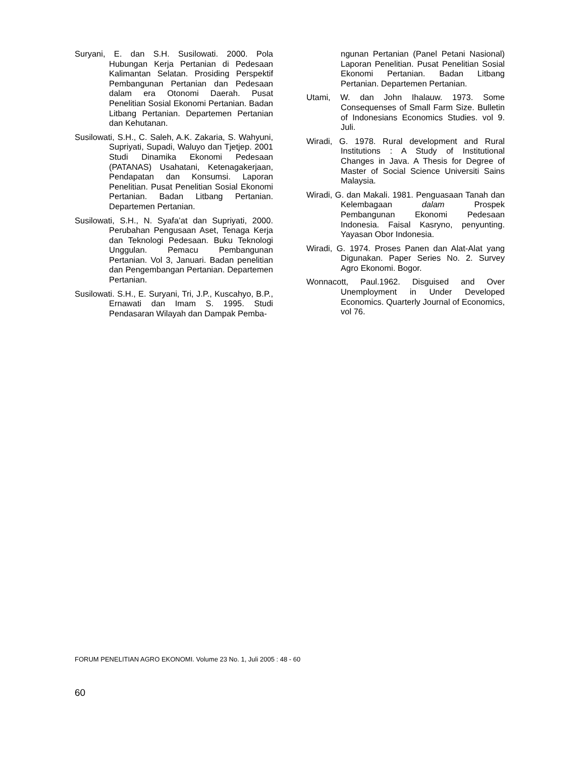Suryani, E. dan S.H. Susilowati. 2000. Pola Hubungan Kerja Pertanian di Pedesaan Kalimantan Selatan. Prosiding Perspektif Pembangunan Pertanian dan Pedesaan dalam era Otonomi Daerah. Pusat Penelitian Sosial Ekonomi Pertanian. Badan Litbang Pertanian. Departemen Pertanian dan Kehutanan.
Susilowati, S.H., C. Saleh, A.K. Zakaria, S. Wahyuni, Supriyati, Supadi, Waluyo dan Tjetjep. 2001 Studi Dinamika Ekonomi Pedesaan (PATANAS) Usahatani, Ketenagakerjaan, Pendapatan dan Konsumsi. Laporan Penelitian. Pusat Penelitian Sosial Ekonomi Pertanian. Badan Litbang Pertanian. Departemen Pertanian.
Susilowati, S.H., N. Syafa’at dan Supriyati, 2000. Perubahan Pengusaan Aset, Tenaga Kerja dan Teknologi Pedesaan. Buku Teknologi Unggulan. Pemacu Pembangunan Pertanian. Vol 3, Januari. Badan penelitian dan Pengembangan Pertanian. Departemen Pertanian.
Susilowati. S.H., E. Suryani, Tri, J.P., Kuscahyo, B.P., Ernawati dan Imam S. 1995. Studi Pendasaran Wilayah dan Dampak Pemba-
ngunan Pertanian (Panel Petani Nasional) Laporan Penelitian. Pusat Penelitian Sosial Ekonomi Pertanian. Badan Litbang Pertanian. Departemen Pertanian.
Utami, W. dan John Ihalauw. 1973. Some Consequenses of Small Farm Size. Bulletin of Indonesians Economics Studies. vol 9. Juli.
Wiradi, G. 1978. Rural development and Rural Institutions : A Study of Institutional Changes in Java. A Thesis for Degree of Master of Social Science Universiti Sains Malaysia.
Wiradi, G. dan Makali. 1981. Penguasaan Tanah dan Kelembagaan dalam Prospek Pembangunan Ekonomi Pedesaan Indonesia. Faisal Kasryno, penyunting. Yayasan Obor Indonesia.
Wiradi, G. 1974. Proses Panen dan Alat-Alat yang Digunakan. Paper Series No. 2. Survey Agro Ekonomi. Bogor.
Wonnacott, Paul.1962. Disguised and Over Unemployment in Under Developed Economics. Quarterly Journal of Economics, vol 76.
FORUM PENELITIAN AGRO EKONOMI. Volume 23 No. 1, Juli 2005 : 48 - 60
60